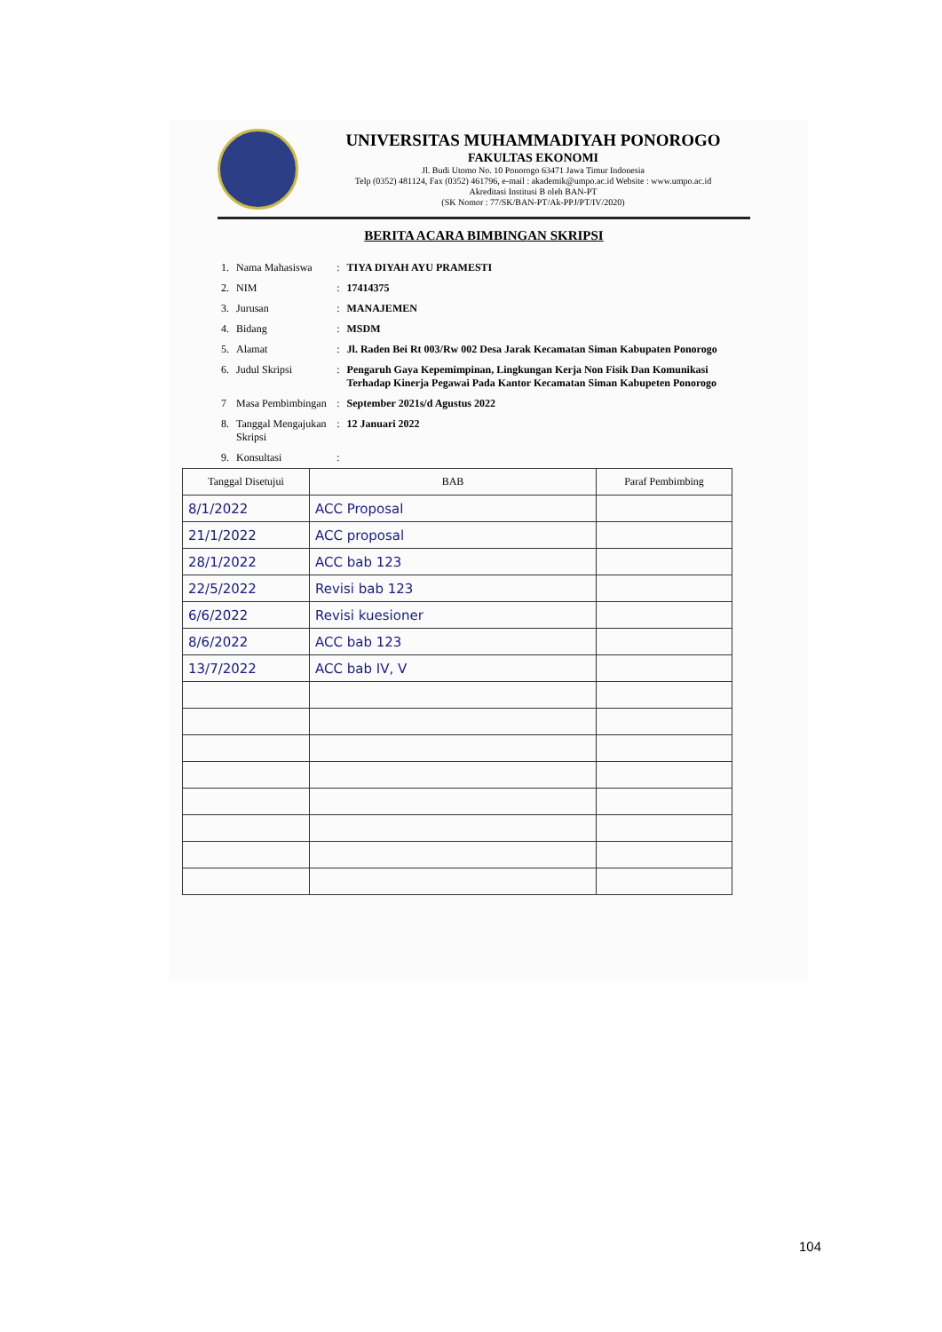UNIVERSITAS MUHAMMADIYAH PONOROGO
FAKULTAS EKONOMI
Jl. Budi Utomo No. 10 Ponorogo 63471 Jawa Timur Indonesia
Telp (0352) 481124, Fax (0352) 461796, e-mail : akademik@umpo.ac.id Website : www.umpo.ac.id
Akreditasi Institusi B oleh BAN-PT
(SK Nomor : 77/SK/BAN-PT/Ak-PPJ/PT/IV/2020)
BERITA ACARA BIMBINGAN SKRIPSI
| 1. | Nama Mahasiswa | : | TIYA DIYAH AYU PRAMESTI |
| 2. | NIM | : | 17414375 |
| 3. | Jurusan | : | MANAJEMEN |
| 4. | Bidang | : | MSDM |
| 5. | Alamat | : | Jl. Raden Bei Rt 003/Rw 002 Desa Jarak Kecamatan Siman Kabupaten Ponorogo |
| 6. | Judul Skripsi | : | Pengaruh Gaya Kepemimpinan, Lingkungan Kerja Non Fisik Dan Komunikasi Terhadap Kinerja Pegawai Pada Kantor Kecamatan Siman Kabupeten Ponorogo |
| 7 | Masa Pembimbingan | : | September 2021s/d Agustus 2022 |
| 8. | Tanggal Mengajukan Skripsi | : | 12 Januari 2022 |
| 9. | Konsultasi | : | |
| Tanggal Disetujui | BAB | Paraf Pembimbing |
| --- | --- | --- |
| 8/1/2022 | ACC Proposal | |
| 21/1/2022 | ACC proposal | |
| 28/1/2022 | ACC bab 123 | |
| 22/5/2022 | Revisi bab 123 | |
| 6/6/2022 | Revisi kuesioner | |
| 8/6/2022 | ACC bab 123 | |
| 13/7/2022 | ACC bab IV, V | |
104